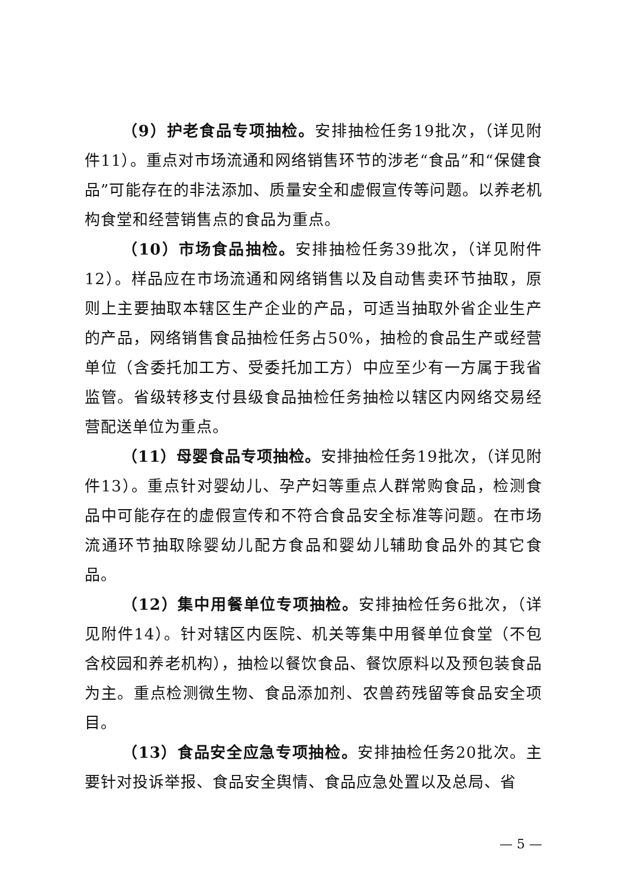（9）护老食品专项抽检。安排抽检任务19批次，（详见附件11）。重点对市场流通和网络销售环节的涉老“食品”和“保健食品”可能存在的非法添加、质量安全和虚假宣传等问题。以养老机构食堂和经营销售点的食品为重点。
（10）市场食品抽检。安排抽检任务39批次，（详见附件12）。样品应在市场流通和网络销售以及自动售卖环节抽取，原则上主要抽取本辖区生产企业的产品，可适当抽取外省企业生产的产品，网络销售食品抽检任务占50%，抽检的食品生产或经营单位（含委托加工方、受委托加工方）中应至少有一方属于我省监管。省级转移支付县级食品抽检任务抽检以辖区内网络交易经营配送单位为重点。
（11）母婴食品专项抽检。安排抽检任务19批次，（详见附件13）。重点针对婴幼儿、孕产妇等重点人群常购食品，检测食品中可能存在的虚假宣传和不符合食品安全标准等问题。在市场流通环节抽取除婴幼儿配方食品和婴幼儿辅助食品外的其它食品。
（12）集中用餐单位专项抽检。安排抽检任务6批次，（详见附件14）。针对辖区内医院、机关等集中用餐单位食堂（不包含校园和养老机构），抽检以餐饮食品、餐饮原料以及预包装食品为主。重点检测微生物、食品添加剂、农兽药残留等食品安全项目。
（13）食品安全应急专项抽检。安排抽检任务20批次。主要针对投诉举报、食品安全舆情、食品应急处置以及总局、省
— 5 —